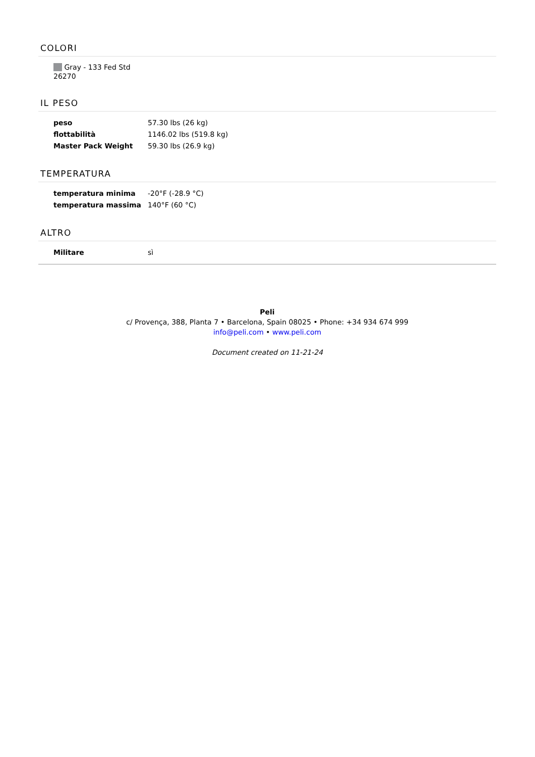COLORI
Gray - 133 Fed Std 26270
IL PESO
| peso | 57.30 lbs (26 kg) |
| flottabilità | 1146.02 lbs (519.8 kg) |
| Master Pack Weight | 59.30 lbs (26.9 kg) |
TEMPERATURA
| temperatura minima | -20°F (-28.9 °C) |
| temperatura massima | 140°F (60 °C) |
ALTRO
| Militare | sì |
Peli
c/ Provença, 388, Planta 7 • Barcelona, Spain 08025 • Phone: +34 934 674 999
info@peli.com • www.peli.com
Document created on 11-21-24